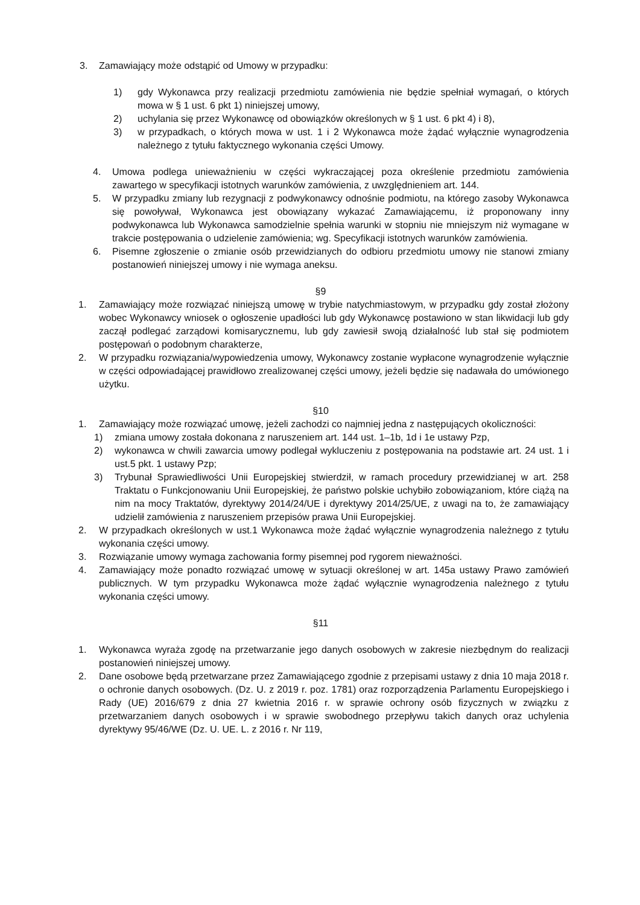3. Zamawiający może odstąpić od Umowy w przypadku:
1) gdy Wykonawca przy realizacji przedmiotu zamówienia nie będzie spełniał wymagań, o których mowa w § 1 ust. 6 pkt 1) niniejszej umowy,
2) uchylania się przez Wykonawcę od obowiązków określonych w § 1 ust. 6 pkt 4) i 8),
3) w przypadkach, o których mowa w ust. 1 i 2 Wykonawca może żądać wyłącznie wynagrodzenia należnego z tytułu faktycznego wykonania części Umowy.
4. Umowa podlega unieważnieniu w części wykraczającej poza określenie przedmiotu zamówienia zawartego w specyfikacji istotnych warunków zamówienia, z uwzględnieniem art. 144.
5. W przypadku zmiany lub rezygnacji z podwykonawcy odnośnie podmiotu, na którego zasoby Wykonawca się powoływał, Wykonawca jest obowiązany wykazać Zamawiającemu, iż proponowany inny podwykonawca lub Wykonawca samodzielnie spełnia warunki w stopniu nie mniejszym niż wymagane w trakcie postępowania o udzielenie zamówienia; wg. Specyfikacji istotnych warunków zamówienia.
6. Pisemne zgłoszenie o zmianie osób przewidzianych do odbioru przedmiotu umowy nie stanowi zmiany postanowień niniejszej umowy i nie wymaga aneksu.
§9
1. Zamawiający może rozwiązać niniejszą umowę w trybie natychmiastowym, w przypadku gdy został złożony wobec Wykonawcy wniosek o ogłoszenie upadłości lub gdy Wykonawcę postawiono w stan likwidacji lub gdy zaczął podlegać zarządowi komisarycznemu, lub gdy zawiesił swoją działalność lub stał się podmiotem postępowań o podobnym charakterze,
2. W przypadku rozwiązania/wypowiedzenia umowy, Wykonawcy zostanie wypłacone wynagrodzenie wyłącznie w części odpowiadającej prawidłowo zrealizowanej części umowy, jeżeli będzie się nadawała do umówionego użytku.
§10
1. Zamawiający może rozwiązać umowę, jeżeli zachodzi co najmniej jedna z następujących okoliczności:
1) zmiana umowy została dokonana z naruszeniem art. 144 ust. 1–1b, 1d i 1e ustawy Pzp,
2) wykonawca w chwili zawarcia umowy podlegał wykluczeniu z postępowania na podstawie art. 24 ust. 1 i ust.5 pkt. 1 ustawy Pzp;
3) Trybunał Sprawiedliwości Unii Europejskiej stwierdził, w ramach procedury przewidzianej w art. 258 Traktatu o Funkcjonowaniu Unii Europejskiej, że państwo polskie uchybiło zobowiązaniom, które ciążą na nim na mocy Traktatów, dyrektywy 2014/24/UE i dyrektywy 2014/25/UE, z uwagi na to, że zamawiający udzielił zamówienia z naruszeniem przepisów prawa Unii Europejskiej.
2. W przypadkach określonych w ust.1 Wykonawca może żądać wyłącznie wynagrodzenia należnego z tytułu wykonania części umowy.
3. Rozwiązanie umowy wymaga zachowania formy pisemnej pod rygorem nieważności.
4. Zamawiający może ponadto rozwiązać umowę w sytuacji określonej w art. 145a ustawy Prawo zamówień publicznych. W tym przypadku Wykonawca może żądać wyłącznie wynagrodzenia należnego z tytułu wykonania części umowy.
§11
1. Wykonawca wyraża zgodę na przetwarzanie jego danych osobowych w zakresie niezbędnym do realizacji postanowień niniejszej umowy.
2. Dane osobowe będą przetwarzane przez Zamawiającego zgodnie z przepisami ustawy z dnia 10 maja 2018 r. o ochronie danych osobowych. (Dz. U. z 2019 r. poz. 1781) oraz rozporządzenia Parlamentu Europejskiego i Rady (UE) 2016/679 z dnia 27 kwietnia 2016 r. w sprawie ochrony osób fizycznych w związku z przetwarzaniem danych osobowych i w sprawie swobodnego przepływu takich danych oraz uchylenia dyrektywy 95/46/WE (Dz. U. UE. L. z 2016 r. Nr 119,